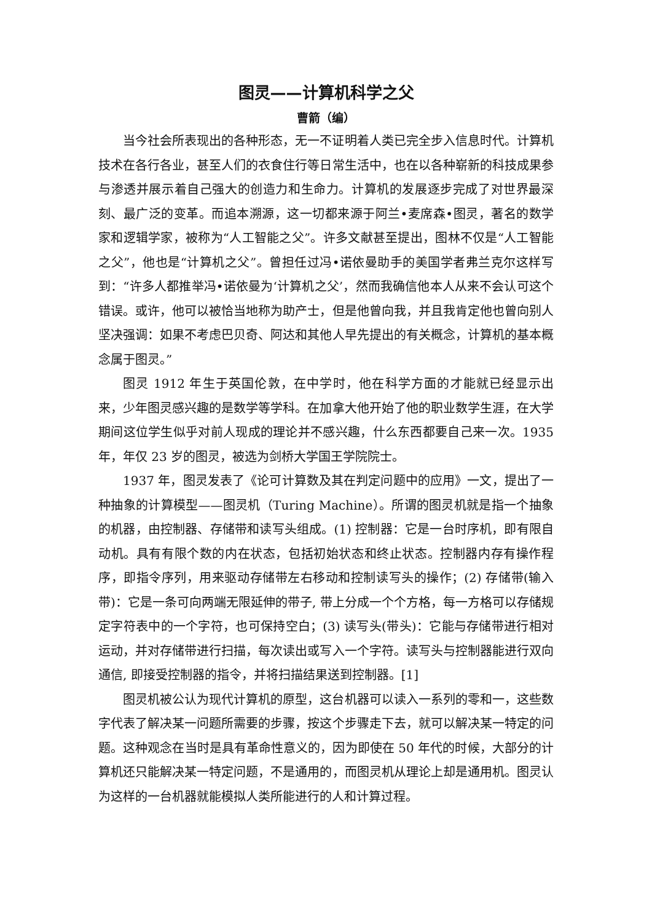图灵——计算机科学之父
曹箭（编）
当今社会所表现出的各种形态，无一不证明着人类已完全步入信息时代。计算机技术在各行各业，甚至人们的衣食住行等日常生活中，也在以各种崭新的科技成果参与渗透并展示着自己强大的创造力和生命力。计算机的发展逐步完成了对世界最深刻、最广泛的变革。而追本溯源，这一切都来源于阿兰•麦席森•图灵，著名的数学家和逻辑学家，被称为“人工智能之父”。许多文献甚至提出，图林不仅是“人工智能之父”，他也是“计算机之父”。曾担任过冯•诺依曼助手的美国学者弗兰克尔这样写到：“许多人都推举冯•诺依曼为‘计算机之父’，然而我确信他本人从来不会认可这个错误。或许，他可以被恰当地称为助产士，但是他曾向我，并且我肯定他也曾向别人坚决强调：如果不考虑巴贝奇、阿达和其他人早先提出的有关概念，计算机的基本概念属于图灵。”
图灵 1912 年生于英国伦敦，在中学时，他在科学方面的才能就已经显示出来，少年图灵感兴趣的是数学等学科。在加拿大他开始了他的职业数学生涯，在大学期间这位学生似乎对前人现成的理论并不感兴趣，什么东西都要自己来一次。1935 年，年仅 23 岁的图灵，被选为剑桥大学国王学院院士。
1937 年，图灵发表了《论可计算数及其在判定问题中的应用》一文，提出了一种抽象的计算模型——图灵机（Turing Machine）。所谓的图灵机就是指一个抽象的机器，由控制器、存储带和读写头组成。(1) 控制器：它是一台时序机，即有限自动机。具有有限个数的内在状态，包括初始状态和终止状态。控制器内存有操作程序，即指令序列，用来驱动存储带左右移动和控制读写头的操作；(2) 存储带(输入带)：它是一条可向两端无限延伸的带子, 带上分成一个个方格，每一方格可以存储规定字符表中的一个字符，也可保持空白；(3) 读写头(带头)：它能与存储带进行相对运动，并对存储带进行扫描，每次读出或写入一个字符。读写头与控制器能进行双向通信, 即接受控制器的指令，并将扫描结果送到控制器。[1]
图灵机被公认为现代计算机的原型，这台机器可以读入一系列的零和一，这些数字代表了解决某一问题所需要的步骤，按这个步骤走下去，就可以解决某一特定的问题。这种观念在当时是具有革命性意义的，因为即使在 50 年代的时候，大部分的计算机还只能解决某一特定问题，不是通用的，而图灵机从理论上却是通用机。图灵认为这样的一台机器就能模拟人类所能进行的人和计算过程。